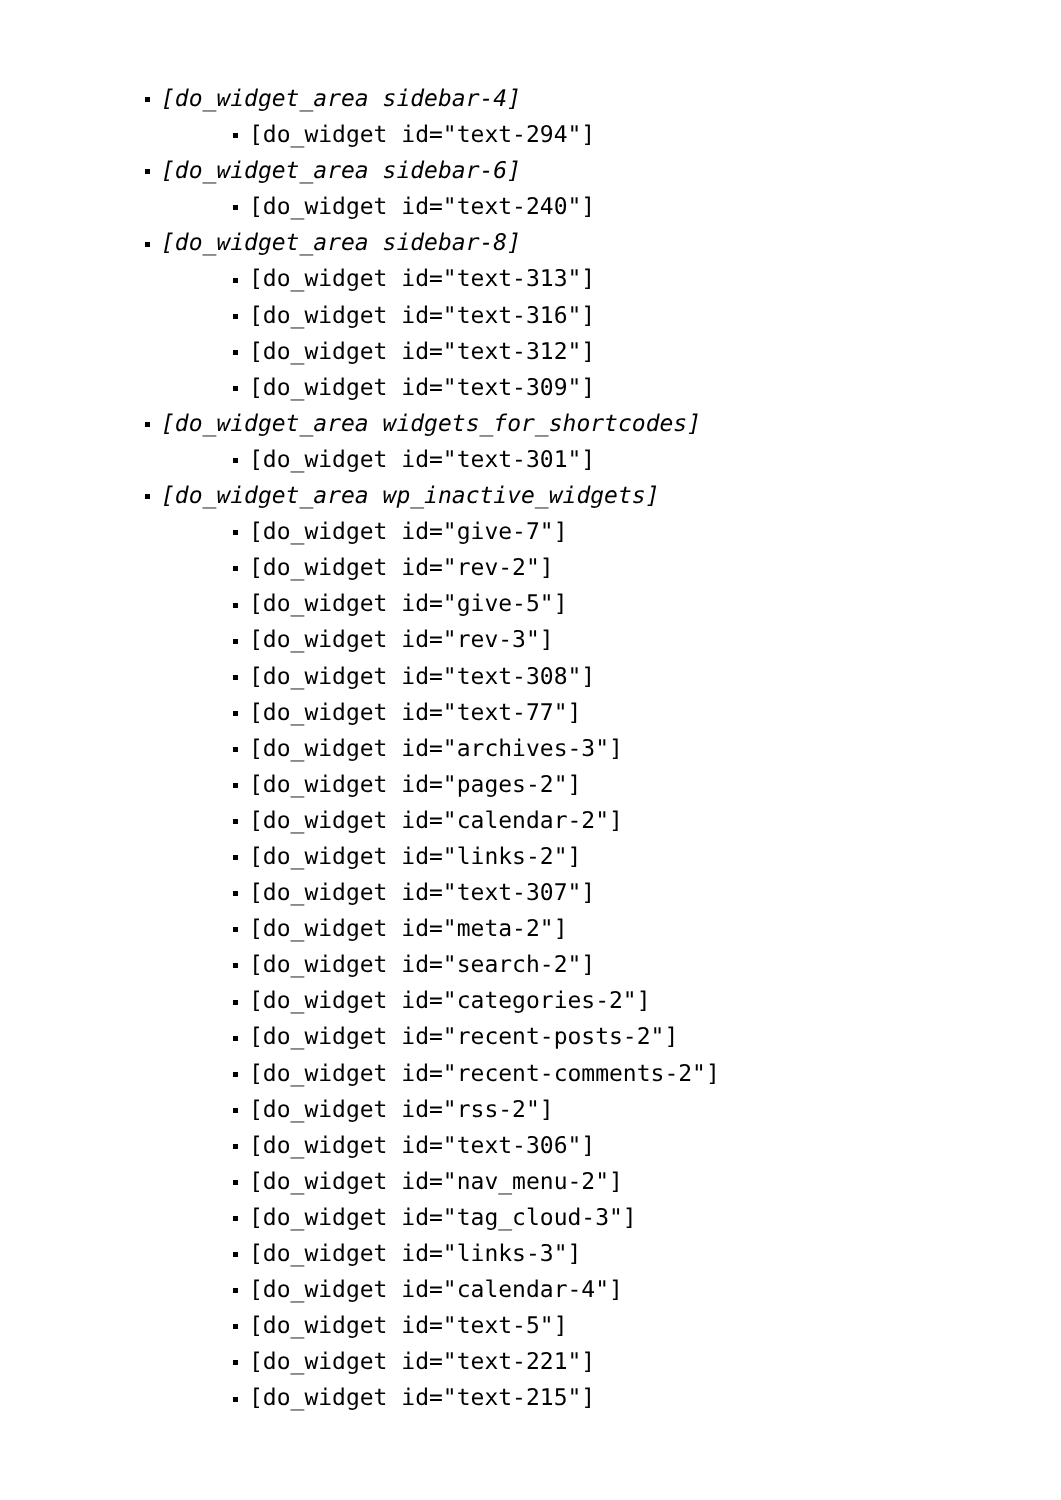[do_widget_area sidebar-4]
[do_widget id="text-294"]
[do_widget_area sidebar-6]
[do_widget id="text-240"]
[do_widget_area sidebar-8]
[do_widget id="text-313"]
[do_widget id="text-316"]
[do_widget id="text-312"]
[do_widget id="text-309"]
[do_widget_area widgets_for_shortcodes]
[do_widget id="text-301"]
[do_widget_area wp_inactive_widgets]
[do_widget id="give-7"]
[do_widget id="rev-2"]
[do_widget id="give-5"]
[do_widget id="rev-3"]
[do_widget id="text-308"]
[do_widget id="text-77"]
[do_widget id="archives-3"]
[do_widget id="pages-2"]
[do_widget id="calendar-2"]
[do_widget id="links-2"]
[do_widget id="text-307"]
[do_widget id="meta-2"]
[do_widget id="search-2"]
[do_widget id="categories-2"]
[do_widget id="recent-posts-2"]
[do_widget id="recent-comments-2"]
[do_widget id="rss-2"]
[do_widget id="text-306"]
[do_widget id="nav_menu-2"]
[do_widget id="tag_cloud-3"]
[do_widget id="links-3"]
[do_widget id="calendar-4"]
[do_widget id="text-5"]
[do_widget id="text-221"]
[do_widget id="text-215"]